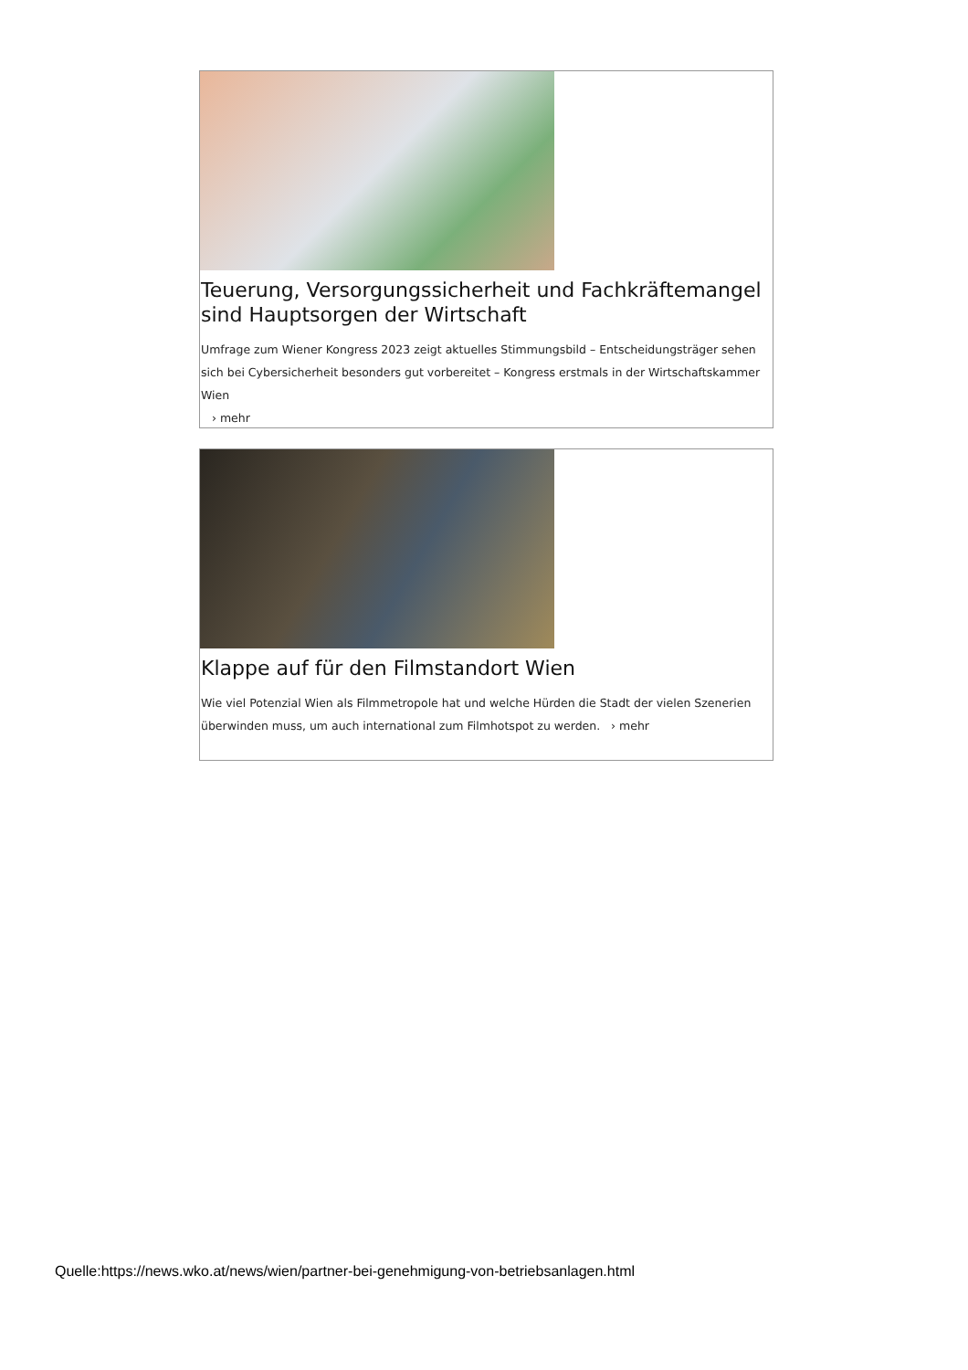Teuerung, Versorgungssicherheit und Fachkräftemangel sind Hauptsorgen der Wirtschaft
Umfrage zum Wiener Kongress 2023 zeigt aktuelles Stimmungsbild – Entscheidungsträger sehen sich bei Cybersicherheit besonders gut vorbereitet – Kongress erstmals in der Wirtschaftskammer Wien
› mehr
Klappe auf für den Filmstandort Wien
Wie viel Potenzial Wien als Filmmetropole hat und welche Hürden die Stadt der vielen Szenerien überwinden muss, um auch international zum Filmhotspot zu werden. › mehr
Quelle:https://news.wko.at/news/wien/partner-bei-genehmigung-von-betriebsanlagen.html